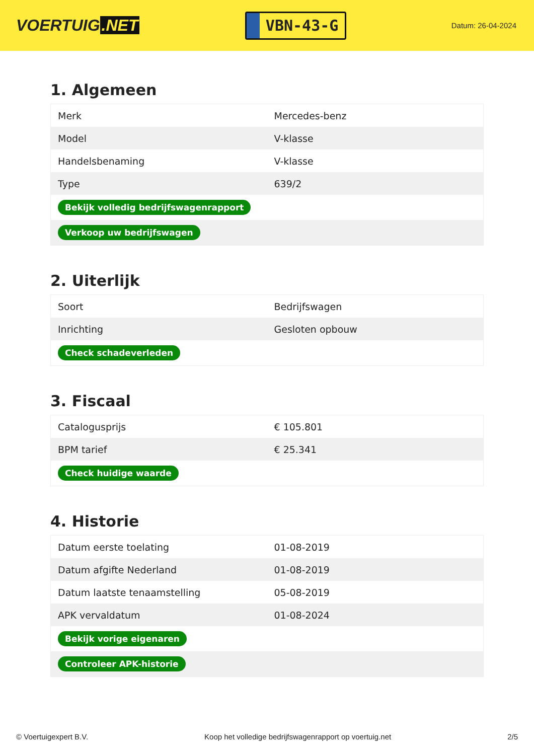VOERTUIG.NET
VBN-43-G
Datum: 26-04-2024
1. Algemeen
| Merk | Mercedes-benz |
| Model | V-klasse |
| Handelsbenaming | V-klasse |
| Type | 639/2 |
| Bekijk volledig bedrijfswagenrapport | |
| Verkoop uw bedrijfswagen | |
2. Uiterlijk
| Soort | Bedrijfswagen |
| Inrichting | Gesloten opbouw |
| Check schadeverleden | |
3. Fiscaal
| Catalogusprijs | € 105.801 |
| BPM tarief | € 25.341 |
| Check huidige waarde | |
4. Historie
| Datum eerste toelating | 01-08-2019 |
| Datum afgifte Nederland | 01-08-2019 |
| Datum laatste tenaamstelling | 05-08-2019 |
| APK vervaldatum | 01-08-2024 |
| Bekijk vorige eigenaren | |
| Controleer APK-historie | |
© Voertuigexpert B.V. Koop het volledige bedrijfswagenrapport op voertuig.net 2/5